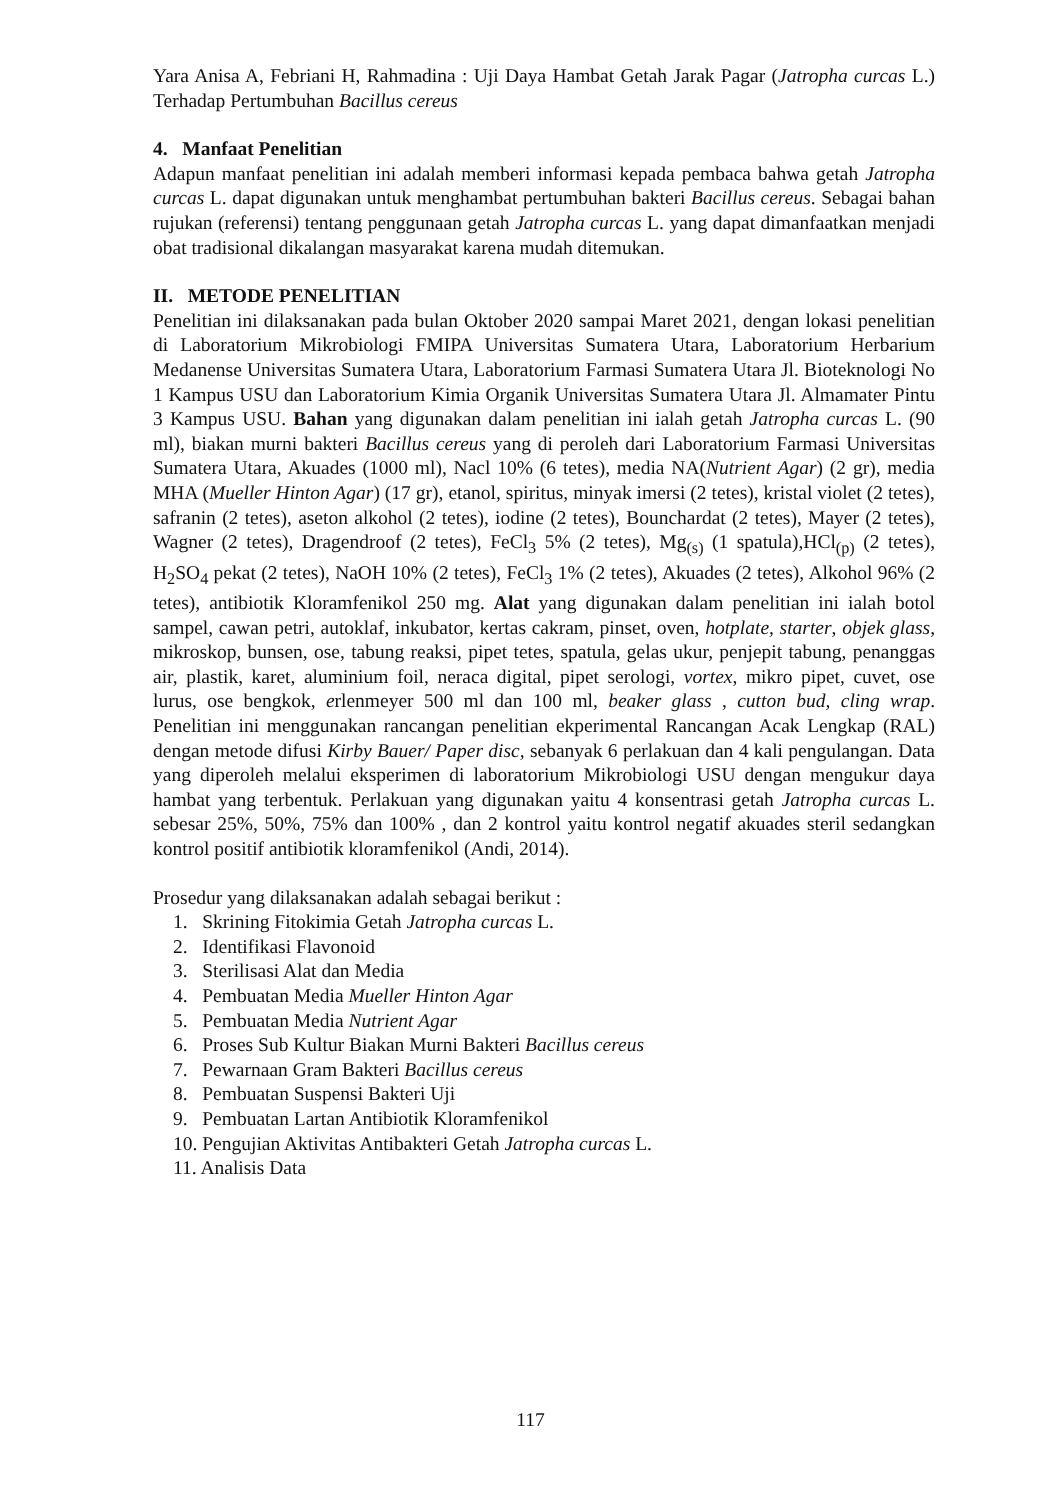Yara Anisa A, Febriani H, Rahmadina : Uji Daya Hambat Getah Jarak Pagar (Jatropha curcas L.) Terhadap Pertumbuhan Bacillus cereus
4. Manfaat Penelitian
Adapun manfaat penelitian ini adalah memberi informasi kepada pembaca bahwa getah Jatropha curcas L. dapat digunakan untuk menghambat pertumbuhan bakteri Bacillus cereus. Sebagai bahan rujukan (referensi) tentang penggunaan getah Jatropha curcas L. yang dapat dimanfaatkan menjadi obat tradisional dikalangan masyarakat karena mudah ditemukan.
II. METODE PENELITIAN
Penelitian ini dilaksanakan pada bulan Oktober 2020 sampai Maret 2021, dengan lokasi penelitian di Laboratorium Mikrobiologi FMIPA Universitas Sumatera Utara, Laboratorium Herbarium Medanense Universitas Sumatera Utara, Laboratorium Farmasi Sumatera Utara Jl. Bioteknologi No 1 Kampus USU dan Laboratorium Kimia Organik Universitas Sumatera Utara Jl. Almamater Pintu 3 Kampus USU. Bahan yang digunakan dalam penelitian ini ialah getah Jatropha curcas L. (90 ml), biakan murni bakteri Bacillus cereus yang di peroleh dari Laboratorium Farmasi Universitas Sumatera Utara, Akuades (1000 ml), Nacl 10% (6 tetes), media NA(Nutrient Agar) (2 gr), media MHA (Mueller Hinton Agar) (17 gr), etanol, spiritus, minyak imersi (2 tetes), kristal violet (2 tetes), safranin (2 tetes), aseton alkohol (2 tetes), iodine (2 tetes), Bounchardat (2 tetes), Mayer (2 tetes), Wagner (2 tetes), Dragendroof (2 tetes), FeCl<sub>3</sub> 5% (2 tetes), Mg<sub>(s)</sub> (1 spatula),HCl<sub>(p)</sub> (2 tetes), H<sub>2</sub>SO<sub>4</sub> pekat (2 tetes), NaOH 10% (2 tetes), FeCl<sub>3</sub> 1% (2 tetes), Akuades (2 tetes), Alkohol 96% (2 tetes), antibiotik Kloramfenikol 250 mg. Alat yang digunakan dalam penelitian ini ialah botol sampel, cawan petri, autoklaf, inkubator, kertas cakram, pinset, oven, hotplate, starter, objek glass, mikroskop, bunsen, ose, tabung reaksi, pipet tetes, spatula, gelas ukur, penjepit tabung, penanggas air, plastik, karet, aluminium foil, neraca digital, pipet serologi, vortex, mikro pipet, cuvet, ose lurus, ose bengkok, erlenmeyer 500 ml dan 100 ml, beaker glass , cutton bud, cling wrap. Penelitian ini menggunakan rancangan penelitian ekperimental Rancangan Acak Lengkap (RAL) dengan metode difusi Kirby Bauer/ Paper disc, sebanyak 6 perlakuan dan 4 kali pengulangan. Data yang diperoleh melalui eksperimen di laboratorium Mikrobiologi USU dengan mengukur daya hambat yang terbentuk. Perlakuan yang digunakan yaitu 4 konsentrasi getah Jatropha curcas L. sebesar 25%, 50%, 75% dan 100% , dan 2 kontrol yaitu kontrol negatif akuades steril sedangkan kontrol positif antibiotik kloramfenikol (Andi, 2014).
Prosedur yang dilaksanakan adalah sebagai berikut :
1. Skrining Fitokimia Getah Jatropha curcas L.
2. Identifikasi Flavonoid
3. Sterilisasi Alat dan Media
4. Pembuatan Media Mueller Hinton Agar
5. Pembuatan Media Nutrient Agar
6. Proses Sub Kultur Biakan Murni Bakteri Bacillus cereus
7. Pewarnaan Gram Bakteri Bacillus cereus
8. Pembuatan Suspensi Bakteri Uji
9. Pembuatan Lartan Antibiotik Kloramfenikol
10. Pengujian Aktivitas Antibakteri Getah Jatropha curcas L.
11. Analisis Data
117